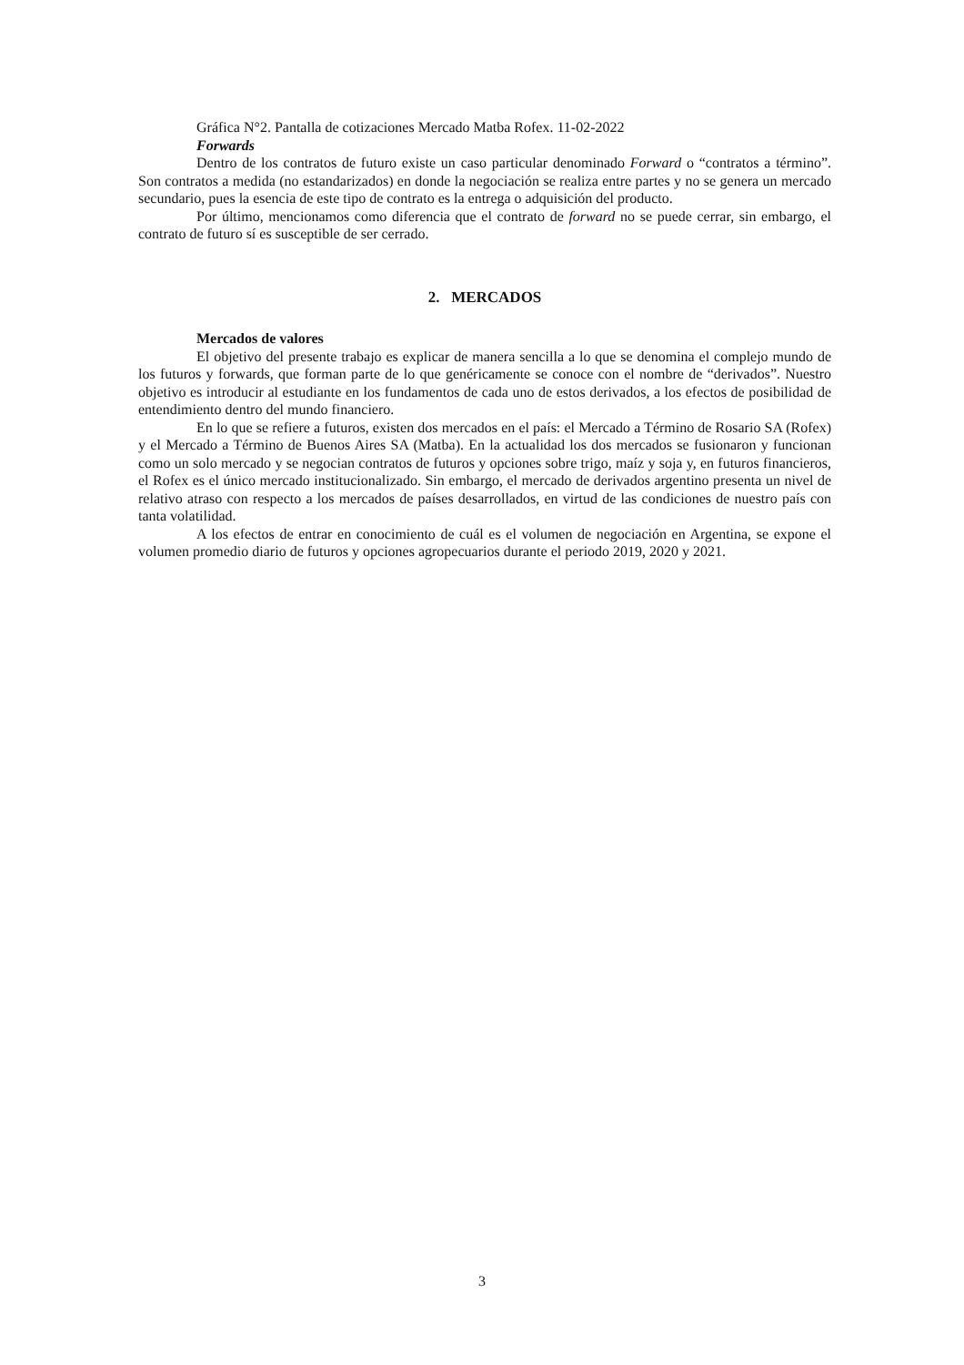Gráfica N°2. Pantalla de cotizaciones Mercado Matba Rofex. 11-02-2022
Forwards
Dentro de los contratos de futuro existe un caso particular denominado Forward o “contratos a término”. Son contratos a medida (no estandarizados) en donde la negociación se realiza entre partes y no se genera un mercado secundario, pues la esencia de este tipo de contrato es la entrega o adquisición del producto.
Por último, mencionamos como diferencia que el contrato de forward no se puede cerrar, sin embargo, el contrato de futuro sí es susceptible de ser cerrado.
2. MERCADOS
Mercados de valores
El objetivo del presente trabajo es explicar de manera sencilla a lo que se denomina el complejo mundo de los futuros y forwards, que forman parte de lo que genéricamente se conoce con el nombre de “derivados”. Nuestro objetivo es introducir al estudiante en los fundamentos de cada uno de estos derivados, a los efectos de posibilidad de entendimiento dentro del mundo financiero.
En lo que se refiere a futuros, existen dos mercados en el país: el Mercado a Término de Rosario SA (Rofex) y el Mercado a Término de Buenos Aires SA (Matba). En la actualidad los dos mercados se fusionaron y funcionan como un solo mercado y se negocian contratos de futuros y opciones sobre trigo, maíz y soja y, en futuros financieros, el Rofex es el único mercado institucionalizado. Sin embargo, el mercado de derivados argentino presenta un nivel de relativo atraso con respecto a los mercados de países desarrollados, en virtud de las condiciones de nuestro país con tanta volatilidad.
A los efectos de entrar en conocimiento de cuál es el volumen de negociación en Argentina, se expone el volumen promedio diario de futuros y opciones agropecuarios durante el periodo 2019, 2020 y 2021.
3